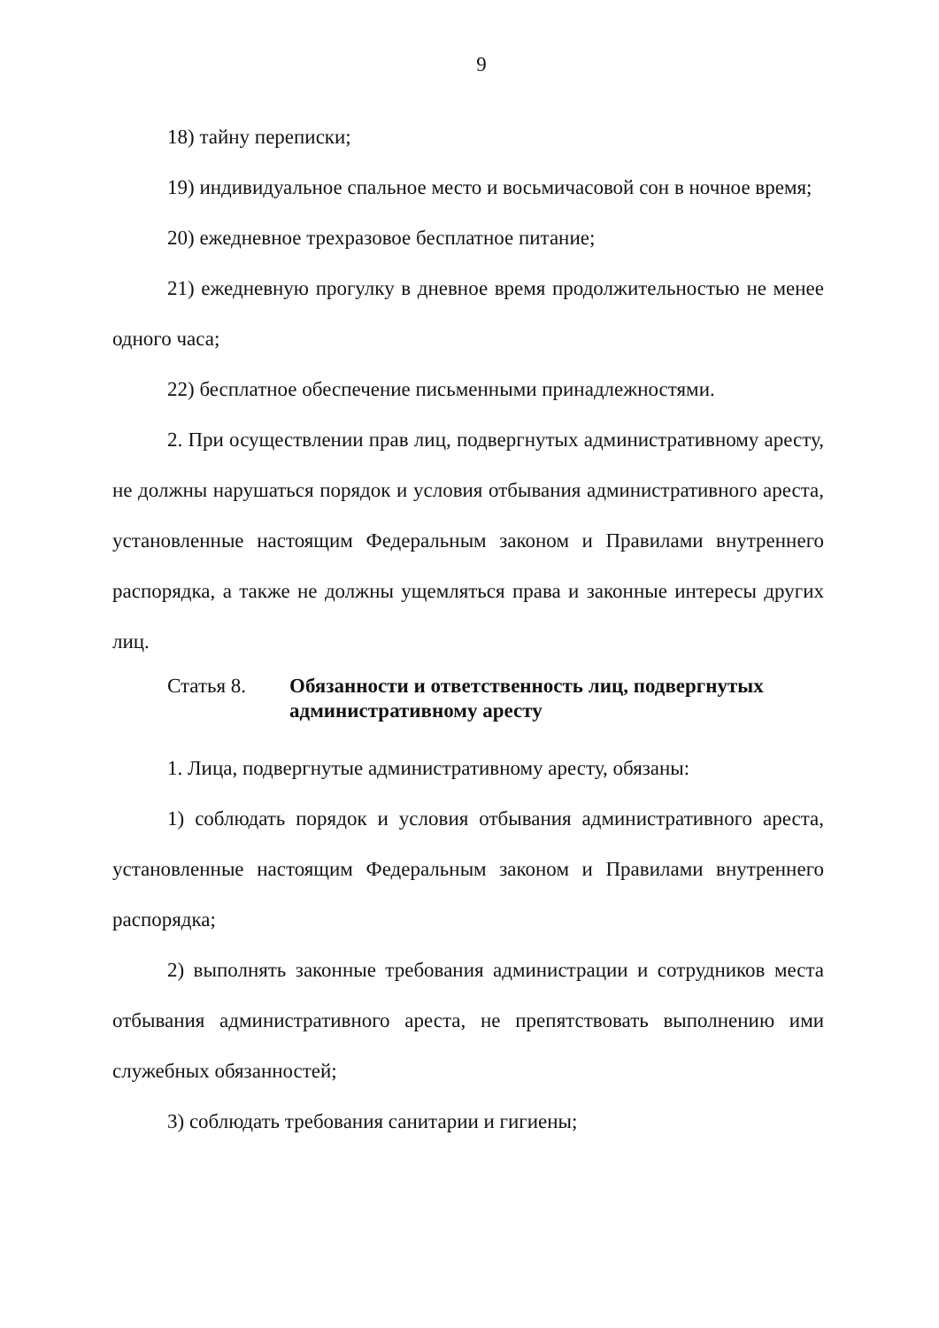9
18) тайну переписки;
19) индивидуальное спальное место и восьмичасовой сон в ночное время;
20) ежедневное трехразовое бесплатное питание;
21) ежедневную прогулку в дневное время продолжительностью не менее одного часа;
22) бесплатное обеспечение письменными принадлежностями.
2. При осуществлении прав лиц, подвергнутых административному аресту, не должны нарушаться порядок и условия отбывания административного ареста, установленные настоящим Федеральным законом и Правилами внутреннего распорядка, а также не должны ущемляться права и законные интересы других лиц.
Статья 8. Обязанности и ответственность лиц, подвергнутых административному аресту
1. Лица, подвергнутые административному аресту, обязаны:
1) соблюдать порядок и условия отбывания административного ареста, установленные настоящим Федеральным законом и Правилами внутреннего распорядка;
2) выполнять законные требования администрации и сотрудников места отбывания административного ареста, не препятствовать выполнению ими служебных обязанностей;
3) соблюдать требования санитарии и гигиены;